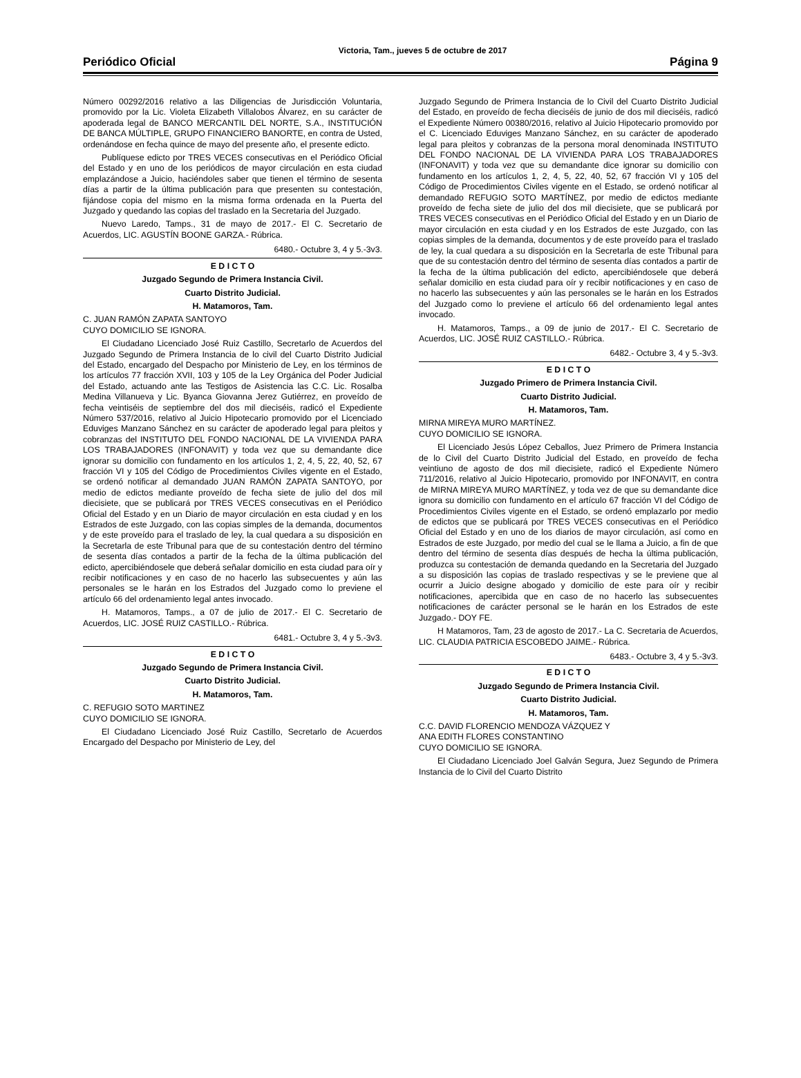Periódico Oficial Victoria, Tam., jueves 5 de octubre de 2017 Página 9
Número 00292/2016 relativo a las Diligencias de Jurisdicción Voluntaria, promovido por la Lic. Violeta Elizabeth Villalobos Álvarez, en su carácter de apoderada legal de BANCO MERCANTIL DEL NORTE, S.A., INSTITUCIÓN DE BANCA MÚLTIPLE, GRUPO FINANCIERO BANORTE, en contra de Usted, ordenándose en fecha quince de mayo del presente año, el presente edicto.
Publíquese edicto por TRES VECES consecutivas en el Periódico Oficial del Estado y en uno de los periódicos de mayor circulación en esta ciudad emplazándose a Juicio, haciéndoles saber que tienen el término de sesenta días a partir de la última publicación para que presenten su contestación, fijándose copia del mismo en la misma forma ordenada en la Puerta del Juzgado y quedando las copias del traslado en la Secretaria del Juzgado.
Nuevo Laredo, Tamps., 31 de mayo de 2017.- El C. Secretario de Acuerdos, LIC. AGUSTÍN BOONE GARZA.- Rúbrica.
6480.- Octubre 3, 4 y 5.-3v3.
E D I C T O
Juzgado Segundo de Primera Instancia Civil.
Cuarto Distrito Judicial.
H. Matamoros, Tam.
C. JUAN RAMÓN ZAPATA SANTOYO
CUYO DOMICILIO SE IGNORA.
El Ciudadano Licenciado José Ruiz Castillo, Secretarlo de Acuerdos del Juzgado Segundo de Primera Instancia de lo civil del Cuarto Distrito Judicial del Estado, encargado del Despacho por Ministerio de Ley, en los términos de los artículos 77 fracción XVII, 103 y 105 de la Ley Orgánica del Poder Judicial del Estado, actuando ante las Testigos de Asistencia las C.C. Lic. Rosalba Medina Villanueva y Lic. Byanca Giovanna Jerez Gutiérrez, en proveído de fecha veintiséis de septiembre del dos mil dieciséis, radicó el Expediente Número 537/2016, relativo al Juicio Hipotecario promovido por el Licenciado Eduviges Manzano Sánchez en su carácter de apoderado legal para pleitos y cobranzas del INSTITUTO DEL FONDO NACIONAL DE LA VIVIENDA PARA LOS TRABAJADORES (INFONAVIT) y toda vez que su demandante dice ignorar su domicilio con fundamento en los artículos 1, 2, 4, 5, 22, 40, 52, 67 fracción VI y 105 del Código de Procedimientos Civiles vigente en el Estado, se ordenó notificar al demandado JUAN RAMÓN ZAPATA SANTOYO, por medio de edictos mediante proveído de fecha siete de julio del dos mil diecisiete, que se publicará por TRES VECES consecutivas en el Periódico Oficial del Estado y en un Diario de mayor circulación en esta ciudad y en los Estrados de este Juzgado, con las copias simples de la demanda, documentos y de este proveído para el traslado de ley, la cual quedara a su disposición en la Secretarla de este Tribunal para que de su contestación dentro del término de sesenta días contados a partir de la fecha de la última publicación del edicto, apercibiéndosele que deberá señalar domicilio en esta ciudad para oír y recibir notificaciones y en caso de no hacerlo las subsecuentes y aún las personales se le harán en los Estrados del Juzgado como lo previene el artículo 66 del ordenamiento legal antes invocado.
H. Matamoros, Tamps., a 07 de julio de 2017.- El C. Secretario de Acuerdos, LIC. JOSÉ RUIZ CASTILLO.- Rúbrica.
6481.- Octubre 3, 4 y 5.-3v3.
E D I C T O
Juzgado Segundo de Primera Instancia Civil.
Cuarto Distrito Judicial.
H. Matamoros, Tam.
C. REFUGIO SOTO MARTINEZ
CUYO DOMICILIO SE IGNORA.
El Ciudadano Licenciado José Ruiz Castillo, Secretarlo de Acuerdos Encargado del Despacho por Ministerio de Ley, del
Juzgado Segundo de Primera Instancia de lo Civil del Cuarto Distrito Judicial del Estado, en proveído de fecha dieciséis de junio de dos mil dieciséis, radicó el Expediente Número 00380/2016, relativo al Juicio Hipotecario promovido por el C. Licenciado Eduviges Manzano Sánchez, en su carácter de apoderado legal para pleitos y cobranzas de la persona moral denominada INSTITUTO DEL FONDO NACIONAL DE LA VIVIENDA PARA LOS TRABAJADORES (INFONAVIT) y toda vez que su demandante dice ignorar su domicilio con fundamento en los artículos 1, 2, 4, 5, 22, 40, 52, 67 fracción VI y 105 del Código de Procedimientos Civiles vigente en el Estado, se ordenó notificar al demandado REFUGIO SOTO MARTÍNEZ, por medio de edictos mediante proveído de fecha siete de julio del dos mil diecisiete, que se publicará por TRES VECES consecutivas en el Periódico Oficial del Estado y en un Diario de mayor circulación en esta ciudad y en los Estrados de este Juzgado, con las copias simples de la demanda, documentos y de este proveído para el traslado de ley, la cual quedara a su disposición en la Secretarla de este Tribunal para que de su contestación dentro del término de sesenta días contados a partir de la fecha de la última publicación del edicto, apercibiéndosele que deberá señalar domicilio en esta ciudad para oír y recibir notificaciones y en caso de no hacerlo las subsecuentes y aún las personales se le harán en los Estrados del Juzgado como lo previene el artículo 66 del ordenamiento legal antes invocado.
H. Matamoros, Tamps., a 09 de junio de 2017.- El C. Secretario de Acuerdos, LIC. JOSÉ RUIZ CASTILLO.- Rúbrica.
6482.- Octubre 3, 4 y 5.-3v3.
E D I C T O
Juzgado Primero de Primera Instancia Civil.
Cuarto Distrito Judicial.
H. Matamoros, Tam.
MIRNA MIREYA MURO MARTÍNEZ.
CUYO DOMICILIO SE IGNORA.
El Licenciado Jesús López Ceballos, Juez Primero de Primera Instancia de lo Civil del Cuarto Distrito Judicial del Estado, en proveído de fecha veintiuno de agosto de dos mil diecisiete, radicó el Expediente Número 711/2016, relativo al Juicio Hipotecario, promovido por INFONAVIT, en contra de MIRNA MIREYA MURO MARTÍNEZ, y toda vez de que su demandante dice ignora su domicilio con fundamento en el artículo 67 fracción VI del Código de Procedimientos Civiles vigente en el Estado, se ordenó emplazarlo por medio de edictos que se publicará por TRES VECES consecutivas en el Periódico Oficial del Estado y en uno de los diarios de mayor circulación, así como en Estrados de este Juzgado, por medio del cual se le llama a Juicio, a fin de que dentro del término de sesenta días después de hecha la última publicación, produzca su contestación de demanda quedando en la Secretaria del Juzgado a su disposición las copias de traslado respectivas y se le previene que al ocurrir a Juicio designe abogado y domicilio de este para oír y recibir notificaciones, apercibida que en caso de no hacerlo las subsecuentes notificaciones de carácter personal se le harán en los Estrados de este Juzgado.- DOY FE.
H Matamoros, Tam, 23 de agosto de 2017.- La C. Secretaria de Acuerdos, LIC. CLAUDIA PATRICIA ESCOBEDO JAIME.- Rúbrica.
6483.- Octubre 3, 4 y 5.-3v3.
E D I C T O
Juzgado Segundo de Primera Instancia Civil.
Cuarto Distrito Judicial.
H. Matamoros, Tam.
C.C. DAVID FLORENCIO MENDOZA VÁZQUEZ Y
ANA EDITH FLORES CONSTANTINO
CUYO DOMICILIO SE IGNORA.
El Ciudadano Licenciado Joel Galván Segura, Juez Segundo de Primera Instancia de lo Civil del Cuarto Distrito